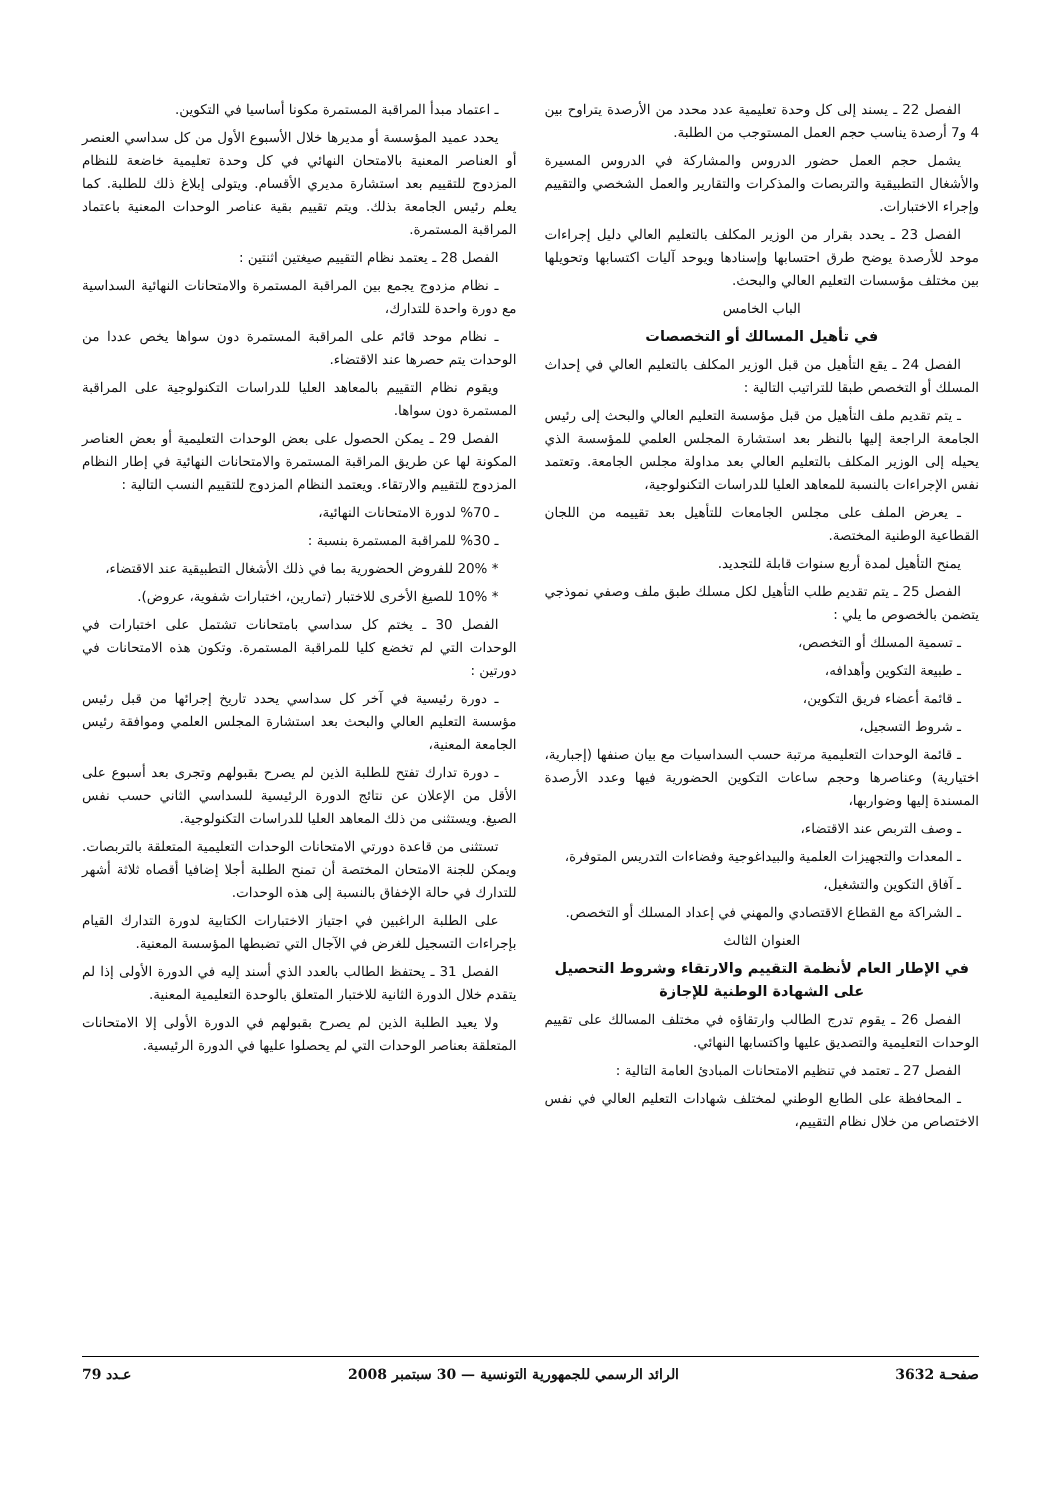الفصل 22 ـ يسند إلى كل وحدة تعليمية عدد محدد من الأرصدة يتراوح بين 4 و7 أرصدة يناسب حجم العمل المستوجب من الطلبة.
يشمل حجم العمل حضور الدروس والمشاركة في الدروس المسيرة والأشغال التطبيقية والتربصات والمذكرات والتقارير والعمل الشخصي والتقييم وإجراء الاختبارات.
الفصل 23 ـ يحدد بقرار من الوزير المكلف بالتعليم العالي دليل إجراءات موحد للأرصدة يوضح طرق احتسابها وإسنادها ويوحد آليات اكتسابها وتحويلها بين مختلف مؤسسات التعليم العالي والبحث.
الباب الخامس
في تأهيل المسالك أو التخصصات
الفصل 24 ـ يقع التأهيل من قبل الوزير المكلف بالتعليم العالي في إحداث المسلك أو التخصص طبقا للتراتيب التالية :
ـ يتم تقديم ملف التأهيل من قبل مؤسسة التعليم العالي والبحث إلى رئيس الجامعة الراجعة إليها بالنظر بعد استشارة المجلس العلمي للمؤسسة الذي يحيله إلى الوزير المكلف بالتعليم العالي بعد مداولة مجلس الجامعة. وتعتمد نفس الإجراءات بالنسبة للمعاهد العليا للدراسات التكنولوجية،
ـ يعرض الملف على مجلس الجامعات للتأهيل بعد تقييمه من اللجان القطاعية الوطنية المختصة.
يمنح التأهيل لمدة أربع سنوات قابلة للتجديد.
الفصل 25 ـ يتم تقديم طلب التأهيل لكل مسلك طبق ملف وصفي نموذجي يتضمن بالخصوص ما يلي :
ـ تسمية المسلك أو التخصص،
ـ طبيعة التكوين وأهدافه،
ـ قائمة أعضاء فريق التكوين،
ـ شروط التسجيل،
ـ قائمة الوحدات التعليمية مرتبة حسب السداسيات مع بيان صنفها (إجبارية، اختيارية) وعناصرها وحجم ساعات التكوين الحضورية فيها وعدد الأرصدة المسندة إليها وضواربها،
ـ وصف التربص عند الاقتضاء،
ـ المعدات والتجهيزات العلمية والبيداغوجية وفضاءات التدريس المتوفرة،
ـ آفاق التكوين والتشغيل،
ـ الشراكة مع القطاع الاقتصادي والمهني في إعداد المسلك أو التخصص.
العنوان الثالث
في الإطار العام لأنظمة التقييم والارتقاء وشروط التحصيل
على الشهادة الوطنية للإجازة
الفصل 26 ـ يقوم تدرج الطالب وارتقاؤه في مختلف المسالك على تقييم الوحدات التعليمية والتصديق عليها واكتسابها النهائي.
الفصل 27 ـ تعتمد في تنظيم الامتحانات المبادئ العامة التالية :
ـ المحافظة على الطابع الوطني لمختلف شهادات التعليم العالي في نفس الاختصاص من خلال نظام التقييم،
ـ اعتماد مبدأ المراقبة المستمرة مكونا أساسيا في التكوين.
يحدد عميد المؤسسة أو مديرها خلال الأسبوع الأول من كل سداسي العنصر أو العناصر المعنية بالامتحان النهائي في كل وحدة تعليمية خاضعة للنظام المزدوج للتقييم بعد استشارة مديري الأقسام. ويتولى إبلاغ ذلك للطلبة. كما يعلم رئيس الجامعة بذلك. ويتم تقييم بقية عناصر الوحدات المعنية باعتماد المراقبة المستمرة.
الفصل 28 ـ يعتمد نظام التقييم صيغتين اثنتين :
ـ نظام مزدوج يجمع بين المراقبة المستمرة والامتحانات النهائية السداسية مع دورة واحدة للتدارك،
ـ نظام موحد قائم على المراقبة المستمرة دون سواها يخص عددا من الوحدات يتم حصرها عند الاقتضاء.
ويقوم نظام التقييم بالمعاهد العليا للدراسات التكنولوجية على المراقبة المستمرة دون سواها.
الفصل 29 ـ يمكن الحصول على بعض الوحدات التعليمية أو بعض العناصر المكونة لها عن طريق المراقبة المستمرة والامتحانات النهائية في إطار النظام المزدوج للتقييم والارتقاء. ويعتمد النظام المزدوج للتقييم النسب التالية :
ـ 70% لدورة الامتحانات النهائية،
ـ 30% للمراقبة المستمرة بنسبة :
* 20% للفروض الحضورية بما في ذلك الأشغال التطبيقية عند الاقتضاء،
* 10% للصيغ الأخرى للاختبار (تمارين، اختبارات شفوية، عروض).
الفصل 30 ـ يختم كل سداسي بامتحانات تشتمل على اختبارات في الوحدات التي لم تخضع كليا للمراقبة المستمرة. وتكون هذه الامتحانات في دورتين :
ـ دورة رئيسية في آخر كل سداسي يحدد تاريخ إجرائها من قبل رئيس مؤسسة التعليم العالي والبحث بعد استشارة المجلس العلمي وموافقة رئيس الجامعة المعنية،
ـ دورة تدارك تفتح للطلبة الذين لم يصرح بقبولهم وتجرى بعد أسبوع على الأقل من الإعلان عن نتائج الدورة الرئيسية للسداسي الثاني حسب نفس الصيغ. ويستثنى من ذلك المعاهد العليا للدراسات التكنولوجية.
تستثنى من قاعدة دورتي الامتحانات الوحدات التعليمية المتعلقة بالتربصات. ويمكن للجنة الامتحان المختصة أن تمنح الطلبة أجلا إضافيا أقصاه ثلاثة أشهر للتدارك في حالة الإخفاق بالنسبة إلى هذه الوحدات.
على الطلبة الراغبين في اجتياز الاختبارات الكتابية لدورة التدارك القيام بإجراءات التسجيل للغرض في الآجال التي تضبطها المؤسسة المعنية.
الفصل 31 ـ يحتفظ الطالب بالعدد الذي أسند إليه في الدورة الأولى إذا لم يتقدم خلال الدورة الثانية للاختبار المتعلق بالوحدة التعليمية المعنية.
ولا يعيد الطلبة الذين لم يصرح بقبولهم في الدورة الأولى إلا الامتحانات المتعلقة بعناصر الوحدات التي لم يحصلوا عليها في الدورة الرئيسية.
صفحـة 3632 الرائد الرسمي للجمهورية التونسية — 30 سبتمبر 2008 عـدد 79